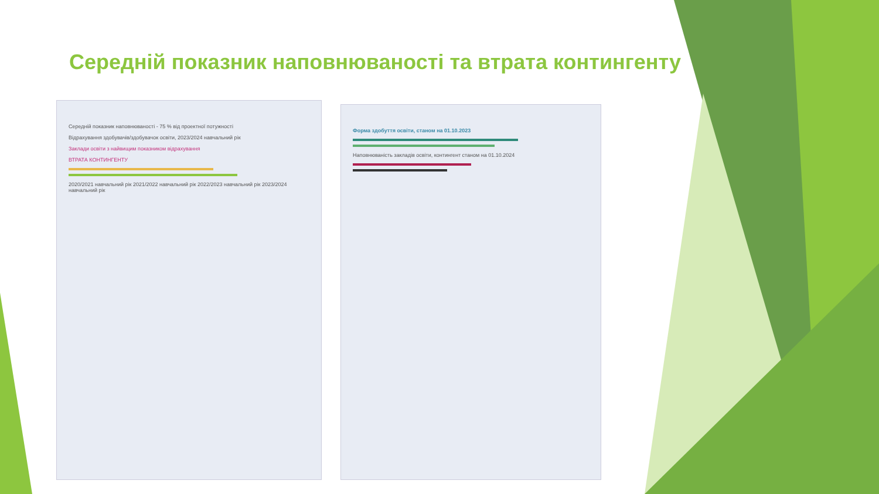Середній показник наповнюваності та втрата контингенту
Середній показник наповнюваності - 75 % від проектної потужності
Відрахування здобувачів/здобувачок освіти, 2023/2024 навчальний рік
Заклади освіти з найвищим показником відрахування
ВТРАТА КОНТИНГЕНТУ
2020/2021 навчальний рік 2021/2022 навчальний рік 2022/2023 навчальний рік 2023/2024 навчальний рік
Форма здобуття освіти, станом на 01.10.2023
Наповнюваність закладів освіти, контингент станом на 01.10.2024